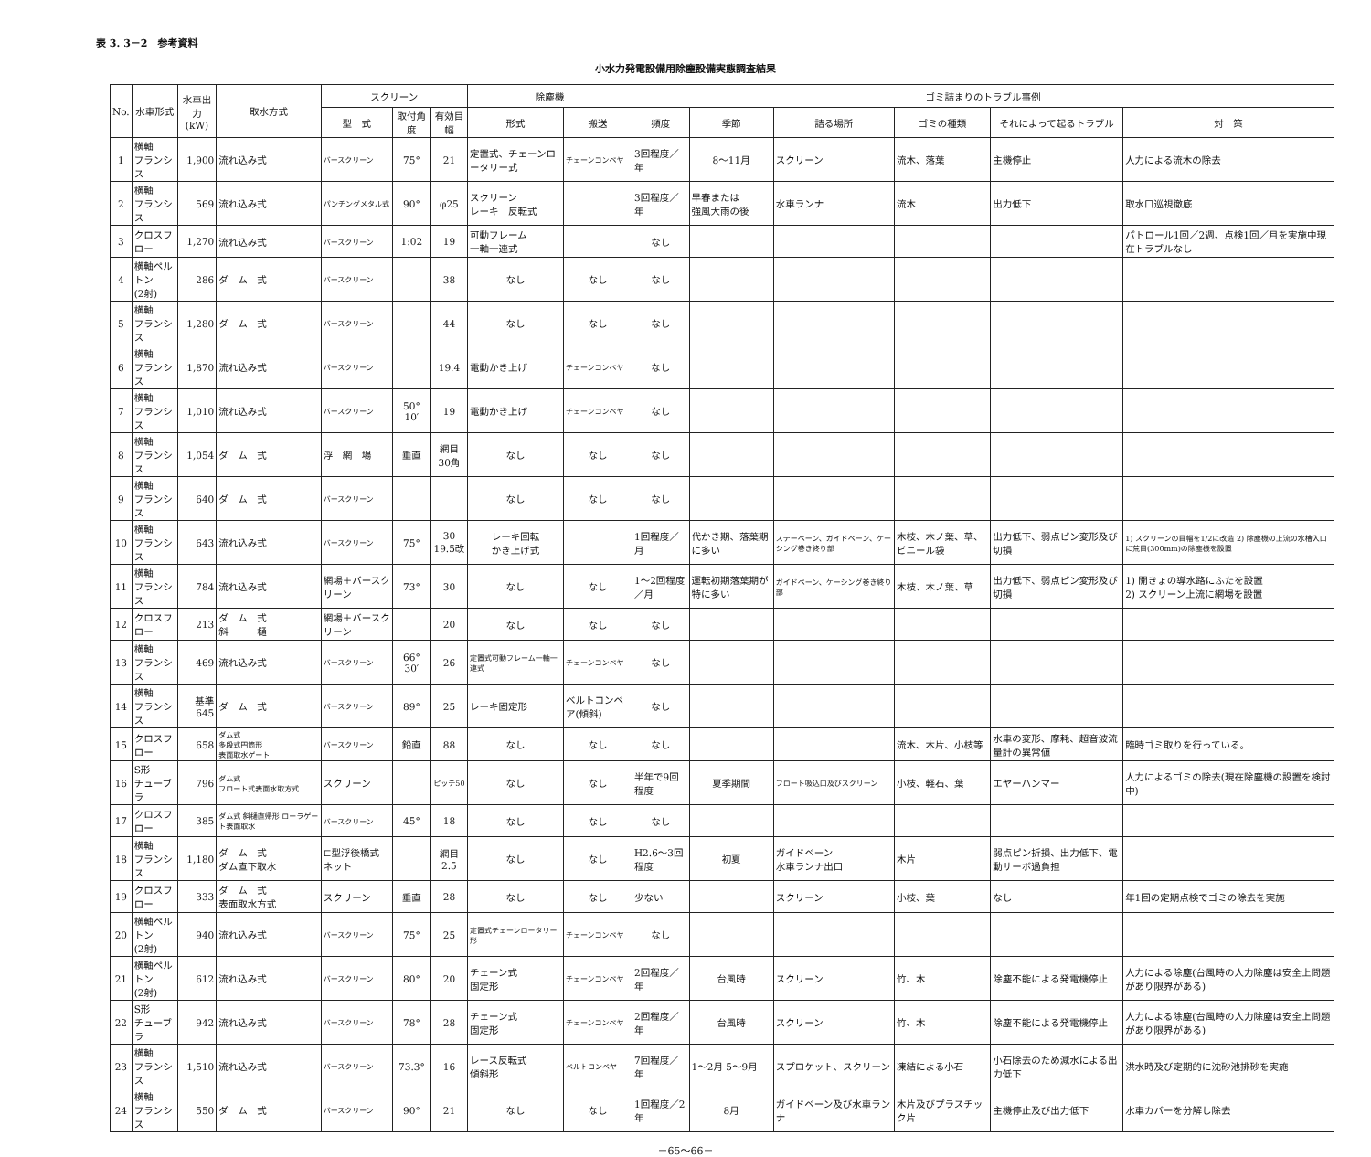表 3. 3－2　参考資料
小水力発電設備用除塵設備実態調査結果
| No. | 水車形式 | 水車出力 (kW) | 取水方式 | スクリーン | | | 除塵機 | | ゴミ詰まりのトラブル事例 | | | | | |
| --- | --- | --- | --- | --- | --- | --- | --- | --- | --- | --- | --- | --- | --- | --- |
| | | | | 型 式 | 取付角度 | 有効目幅 | 形式 | 搬送 | 頻度 | 季節 | 詰る場所 | ゴミの種類 | それによって起るトラブル | 対 策 |
| 1 | 横軸 フランシス | 1,900 | 流れ込み式 | バースクリーン | 75° | 21 | 定置式、チェーンロータリー式 | チェーンコンベヤ | 3回程度／年 | 8～11月 | スクリーン | 流木、落葉 | 主機停止 | 人力による流木の除去 |
| 2 | 横軸 フランシス | 569 | 流れ込み式 | パンチングメタル式 | 90° | φ25 | スクリーン レーキ 反転式 | | 3回程度／年 | 早春または 強風大雨の後 | 水車ランナ | 流木 | 出力低下 | 取水口巡視徹底 |
| 3 | クロスフロー | 1,270 | 流れ込み式 | バースクリーン | 1:02 | 19 | 可動フレーム 一軸一連式 | | なし | | | | | パトロール1回／2週、点検1回／月を実施中現在トラブルなし |
| 4 | 横軸ペルトン (2射) | 286 | ダ ム 式 | バースクリーン | | 38 | なし | なし | なし | | | | | |
| 5 | 横軸 フランシス | 1,280 | ダ ム 式 | バースクリーン | | 44 | なし | なし | なし | | | | | |
| 6 | 横軸 フランシス | 1,870 | 流れ込み式 | バースクリーン | | 19.4 | 電動かき上げ | チェーンコンベヤ | なし | | | | | |
| 7 | 横軸 フランシス | 1,010 | 流れ込み式 | バースクリーン | 50° 10′ | 19 | 電動かき上げ | チェーンコンベヤ | なし | | | | | |
| 8 | 横軸 フランシス | 1,054 | ダ ム 式 | 浮 網 場 | 垂直 | 網目 30角 | なし | なし | なし | | | | | |
| 9 | 横軸 フランシス | 640 | ダ ム 式 | バースクリーン | | | なし | なし | なし | | | | | |
| 10 | 横軸 フランシス | 643 | 流れ込み式 | バースクリーン | 75° | 30 19.5改 | レーキ回転 かき上げ式 | | 1回程度／月 | 代かき期、落葉期に多い | ステーベーン、ガイドベーン、ケーシング巻き終り部 | 木枝、木ノ葉、草、ビニール袋 | 出力低下、弱点ピン変形及び切損 | 1) スクリーンの目幅を1/2に改造 2) 除塵機の上流の水槽入口に荒目(300mm)の除塵機を設置 |
| 11 | 横軸 フランシス | 784 | 流れ込み式 | 網場＋バースクリーン | 73° | 30 | なし | なし | 1～2回程度／月 | 運転初期落葉期が特に多い | ガイドベーン、ケーシング巻き終り部 | 木枝、木ノ葉、草 | 出力低下、弱点ピン変形及び切損 | 1) 開きょの導水路にふたを設置 2) スクリーン上流に網場を設置 |
| 12 | クロスフロー | 213 | ダ ム 式 斜 樋 | 網場＋バースクリーン | | 20 | なし | なし | なし | | | | | |
| 13 | 横軸 フランシス | 469 | 流れ込み式 | バースクリーン | 66° 30′ | 26 | 定置式可動フレーム一軸一連式 | チェーンコンベヤ | なし | | | | | |
| 14 | 横軸 フランシス | 基準 645 | ダ ム 式 | バースクリーン | 89° | 25 | レーキ固定形 | ベルトコンベア(傾斜) | なし | | | | | |
| 15 | クロスフロー | 658 | ダム式 多段式円筒形 表面取水ゲート | バースクリーン | 鉛直 | 88 | なし | なし | なし | | | 流木、木片、小枝等 | 水車の変形、摩耗、超音波流量計の異常値 | 臨時ゴミ取りを行っている。 |
| 16 | S形 チューブラ | 796 | ダム式 フロート式表面水取方式 | スクリーン | | ピッチ50 | なし | なし | 半年で9回程度 | 夏季期間 | フロート吸込口及びスクリーン | 小枝、軽石、葉 | エヤーハンマー | 人力によるゴミの除去(現在除塵機の設置を検討中) |
| 17 | クロスフロー | 385 | ダム式 斜樋直帰形 ローラゲート表面取水 | バースクリーン | 45° | 18 | なし | なし | なし | | | | | |
| 18 | 横軸 フランシス | 1,180 | ダ ム 式 ダム直下取水 | ⊏型浮後橋式 ネット | | 網目 2.5 | なし | なし | H2.6～3回程度 | 初夏 | ガイドベーン 水車ランナ出口 | 木片 | 弱点ピン折損、出力低下、電動サーボ過負担 | |
| 19 | クロスフロー | 333 | ダ ム 式 表面取水方式 | スクリーン | 垂直 | 28 | なし | なし | 少ない | | スクリーン | 小枝、葉 | なし | 年1回の定期点検でゴミの除去を実施 |
| 20 | 横軸ペルトン (2射) | 940 | 流れ込み式 | バースクリーン | 75° | 25 | 定置式チェーンロータリー形 | チェーンコンベヤ | なし | | | | | |
| 21 | 横軸ペルトン (2射) | 612 | 流れ込み式 | バースクリーン | 80° | 20 | チェーン式 固定形 | チェーンコンベヤ | 2回程度／年 | 台風時 | スクリーン | 竹、木 | 除塵不能による発電機停止 | 人力による除塵(台風時の人力除塵は安全上問題があり限界がある) |
| 22 | S形 チューブラ | 942 | 流れ込み式 | バースクリーン | 78° | 28 | チェーン式 固定形 | チェーンコンベヤ | 2回程度／年 | 台風時 | スクリーン | 竹、木 | 除塵不能による発電機停止 | 人力による除塵(台風時の人力除塵は安全上問題があり限界がある) |
| 23 | 横軸 フランシス | 1,510 | 流れ込み式 | バースクリーン | 73.3° | 16 | レース反転式 傾斜形 | ベルトコンベヤ | 7回程度／年 | 1～2月 5～9月 | スプロケット、スクリーン | 凍結による小石 | 小石除去のため減水による出力低下 | 洪水時及び定期的に沈砂池排砂を実施 |
| 24 | 横軸 フランシス | 550 | ダ ム 式 | バースクリーン | 90° | 21 | なし | なし | 1回程度／2年 | 8月 | ガイドベーン及び水車ランナ | 木片及びプラスチック片 | 主機停止及び出力低下 | 水車カバーを分解し除去 |
－65～66－